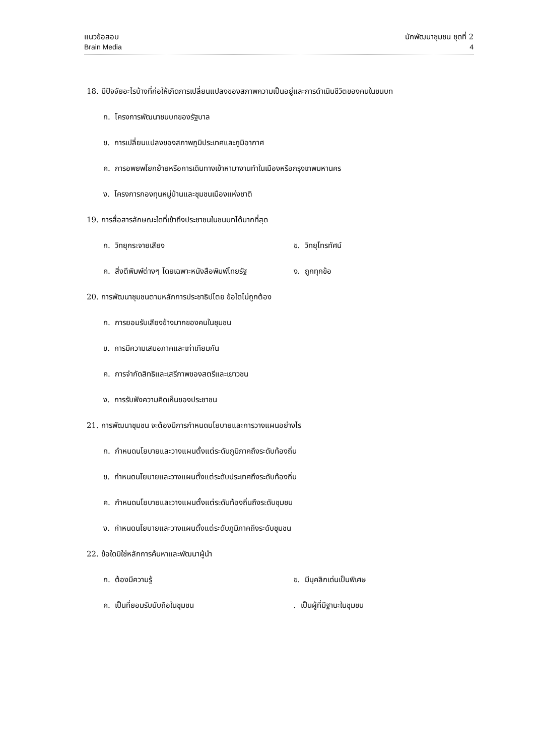แนวข้อสอบ นักพัฒนาชุมชน ชุดที่ 2
Brain Media 4
18. มีปัจจัยอะไรบ้างที่ก่อให้เกิดการเปลี่ยนแปลงของสภาพความเป็นอยู่และการดำเนินชีวิตของคนในชนบท
ก. โครงการพัฒนาชนบทของรัฐบาล
ข. การเปลี่ยนแปลงของสภาพภูมิประเทศและภูมิอากาศ
ค. การอพยพโยกย้ายหรือการเดินทางเข้าหามางานทำในเมืองหรือกรุงเทพมหานคร
ง. โครงการกองทุนหมู่บ้านและชุมชนเมืองแห่งชาติ
19. การสื่อสารลักษณะใดที่เข้าถึงประชาชนในชนบทได้มากที่สุด
ก. วิทยุกระจายเสียง ข. วิทยุโทรทัศน์
ค. สิ่งตีพิมพ์ต่างๆ โดยเฉพาะหนังสือพิมพ์ไทยรัฐ ง. ถูกทุกข้อ
20. การพัฒนาชุมชนตามหลักการประชาธิปไตย ข้อใดไม่ถูกต้อง
ก. การยอมรับเสียงข้างมากของคนในชุมชน
ข. การมีความเสมอภาคและเท่าเทียมกัน
ค. การจำกัดสิทธิและเสรีภาพของสตรีและเยาวชน
ง. การรับฟังความคิดเห็นของประชาชน
21. การพัฒนาชุมชน จะต้องมีการกำหนดนโยบายและการวางแผนอย่างไร
ก. กำหนดนโยบายและวางแผนตั้งแต่ระดับภูมิภาคถึงระดับท้องถิ่น
ข. กำหนดนโยบายและวางแผนตั้งแต่ระดับประเทศถึงระดับท้องถิ่น
ค. กำหนดนโยบายและวางแผนตั้งแต่ระดับท้องถิ่นถึงระดับชุมชน
ง. กำหนดนโยบายและวางแผนตั้งแต่ระดับภูมิภาคถึงระดับชุมชน
22. ข้อใดมิใช่หลักการค้นหาและพัฒนาผู้นำ
ก. ต้องมีความรู้ ข. มีบุคลิกเด่นเป็นพิเศษ
ค. เป็นที่ยอมรับนับถือในชุมชน. เป็นผู้ที่มีฐานะในชุมชน